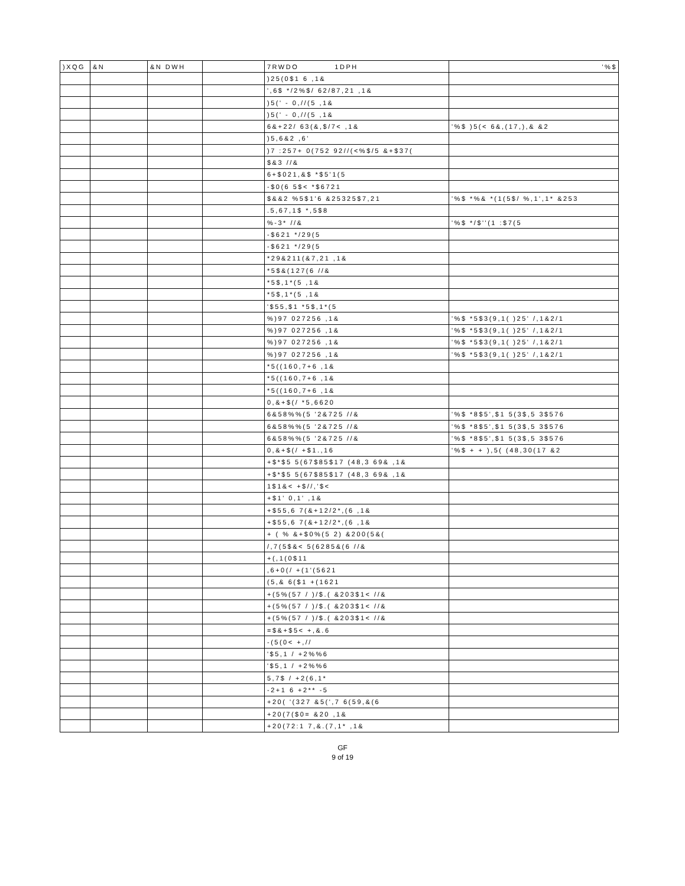| )XQG | &N | &N DWH | | 7RWDO 1DPH | '%$ |
| --- | --- | --- | --- | --- | --- |
| | | | | )25(0$1 6 ,1& | |
| | | | | ',6$ */2%$/ 62/87,21 ,1& | |
| | | | | )5(' - 0,//(5 ,1& | |
| | | | | )5(' - 0,//(5 ,1& | |
| | | | | 6&+22/ 63(&,$/7< ,1& | '%$ )5(< 6&,(17,),& &2 |
| | | | | )5,6&2 ,6' | |
| | | | | )7 :257+ 0(752 92//(<%$/5 &+$37( | |
| | | | | $&3 //& | |
| | | | | 6+$021,&$ *$5'1(5 | |
| | | | | -$0(6 5$< *$6721 | |
| | | | | $&&2 %5$1'6 &25325$7,21 | '%$ *%& *(1(5$/ %,1',1* &253 |
| | | | | .5,67,1$ *,5$8 | |
| | | | | %-3* //& | '%$ */$''(1 :$7(5 |
| | | | | -$621 */29(5 | |
| | | | | -$621 */29(5 | |
| | | | | *29&211(&7,21 ,1& | |
| | | | | *5$&(127(6 //& | |
| | | | | *5$,1*(5 ,1& | |
| | | | | *5$,1*(5 ,1& | |
| | | | | '$55,$1 *5$,1*(5 | |
| | | | | %)97 027256 ,1& | '%$ *5$3(9,1( )25' /,1&2/1 |
| | | | | %)97 027256 ,1& | '%$ *5$3(9,1( )25' /,1&2/1 |
| | | | | %)97 027256 ,1& | '%$ *5$3(9,1( )25' /,1&2/1 |
| | | | | %)97 027256 ,1& | '%$ *5$3(9,1( )25' /,1&2/1 |
| | | | | *5((160,7+6 ,1& | |
| | | | | *5((160,7+6 ,1& | |
| | | | | *5((160,7+6 ,1& | |
| | | | | 0,&+$(/ *5,6620 | |
| | | | | 6&58%%(5 '2&725 //& | '%$ *8$5',$1 5(3$,5 3$576 |
| | | | | 6&58%%(5 '2&725 //& | '%$ *8$5',$1 5(3$,5 3$576 |
| | | | | 6&58%%(5 '2&725 //& | '%$ *8$5',$1 5(3$,5 3$576 |
| | | | | 0,&+$(/ +$1.,16 | '%$ + + ),5( (48,30(17 &2 |
| | | | | +$*$5 5(67$85$17 (48,3 69& ,1& | |
| | | | | +$*$5 5(67$85$17 (48,3 69& ,1& | |
| | | | | 1$1&< +$//,'$< | |
| | | | | +$1' 0,1' ,1& | |
| | | | | +$55,6 7(&+12/2*,(6 ,1& | |
| | | | | +$55,6 7(&+12/2*,(6 ,1& | |
| | | | | + ( % &+$0%(5 2) &200(5&( | |
| | | | | /,7(5$&< 5(6285&(6 //& | |
| | | | | +(,1(0$11 | |
| | | | | ,6+0(/ +(1'(5621 | |
| | | | | (5,& 6($1 +(1621 | |
| | | | | +(5%(57 / )/$.( &203$1< //& | |
| | | | | +(5%(57 / )/$.( &203$1< //& | |
| | | | | +(5%(57 / )/$.( &203$1< //& | |
| | | | | =$&+$5< +,&.6 | |
| | | | | -(5(0< +,// | |
| | | | | '$5,1 / +2%%6 | |
| | | | | '$5,1 / +2%%6 | |
| | | | | 5,7$ / +2(6,1* | |
| | | | | -2+1 6 +2** -5 | |
| | | | | +20( '(327 &5(',7 6(59,&(6 | |
| | | | | +20(7($0= &20 ,1& | |
| | | | | +20(72:1 7,&.(7,1* ,1& | |
GF
9 of 19